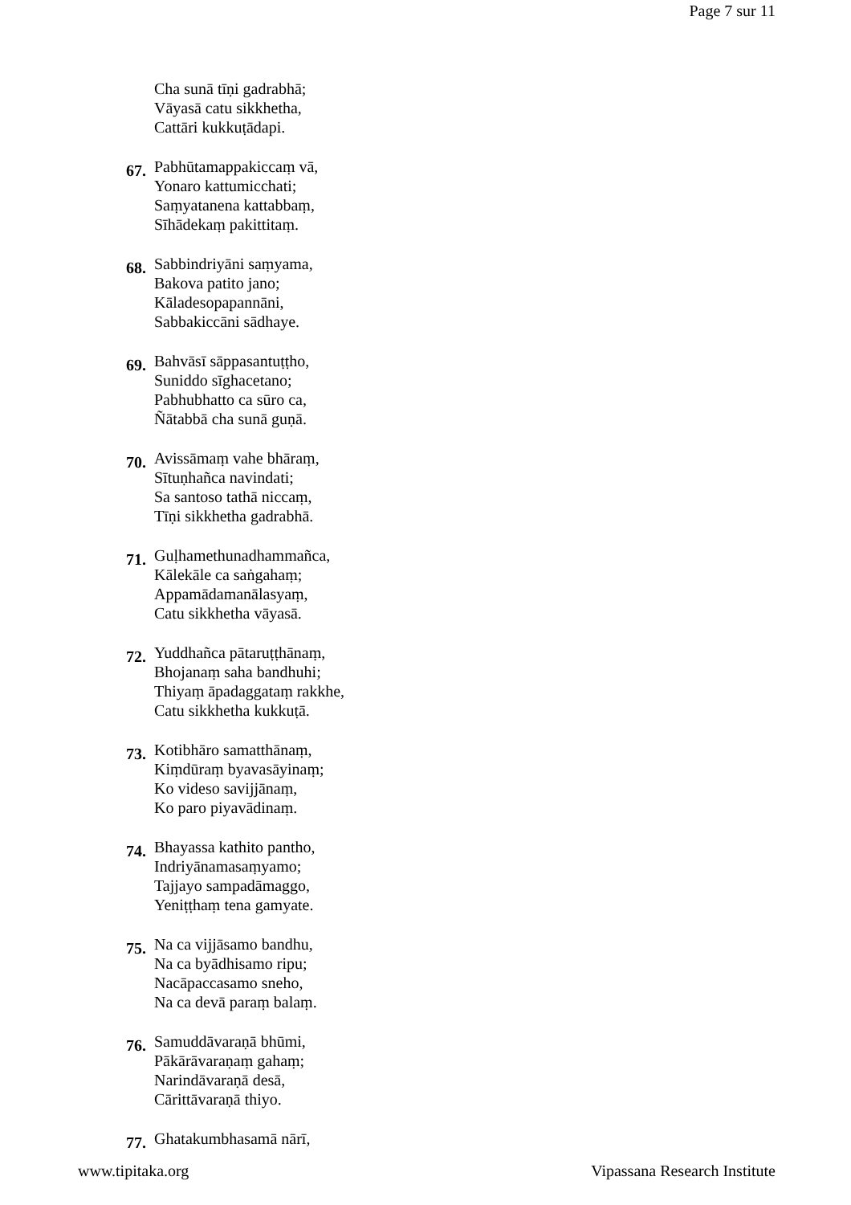Page 7 sur 11
Cha sunā tīṇi gadrabhā;
Vāyasā catu sikkhetha,
Cattāri kukkuṭādapi.
67.
Pabhūtamappakiccaṃ vā,
Yonaro kattumicchati;
Saṃyatanena kattabbaṃ,
Sīhādekaṃ pakittitaṃ.
68.
Sabbindriyāni saṃyama,
Bakova patito jano;
Kāladesopapannāni,
Sabbakiccāni sādhaye.
69.
Bahvāsī sāppasantuṭṭho,
Suniddo sīghacetano;
Pabhubhatto ca sūro ca,
Ñātabbā cha sunā guṇā.
70.
Avissāmaṃ vahe bhāraṃ,
Sītuṇhañca navindati;
Sa santoso tathā niccaṃ,
Tīṇi sikkhetha gadrabhā.
71.
Guḷhamethunadhammañca,
Kālekāle ca saṅgahaṃ;
Appamādamanālasyaṃ,
Catu sikkhetha vāyasā.
72.
Yuddhañca pātaruṭṭhānaṃ,
Bhojanaṃ saha bandhuhi;
Thiyaṃ āpadaggataṃ rakkhe,
Catu sikkhetha kukkuṭā.
73.
Kotibhāro samatthānaṃ,
Kiṃdūraṃ byavasāyinaṃ;
Ko videso savijjānaṃ,
Ko paro piyavādinaṃ.
74.
Bhayassa kathito pantho,
Indriyānamasaṃyamo;
Tajjayo sampadāmaggo,
Yeniṭṭhaṃ tena gamyate.
75.
Na ca vijjāsamo bandhu,
Na ca byādhisamo ripu;
Nacāpaccasamo sneho,
Na ca devā paraṃ balaṃ.
76.
Samuddāvaraṇā bhūmi,
Pākārāvaraṇaṃ gahaṃ;
Narindāvaraṇā desā,
Cārittāvaraṇā thiyo.
77.
Ghatakumbhasamā nārī,
www.tipitaka.org Vipassana Research Institute